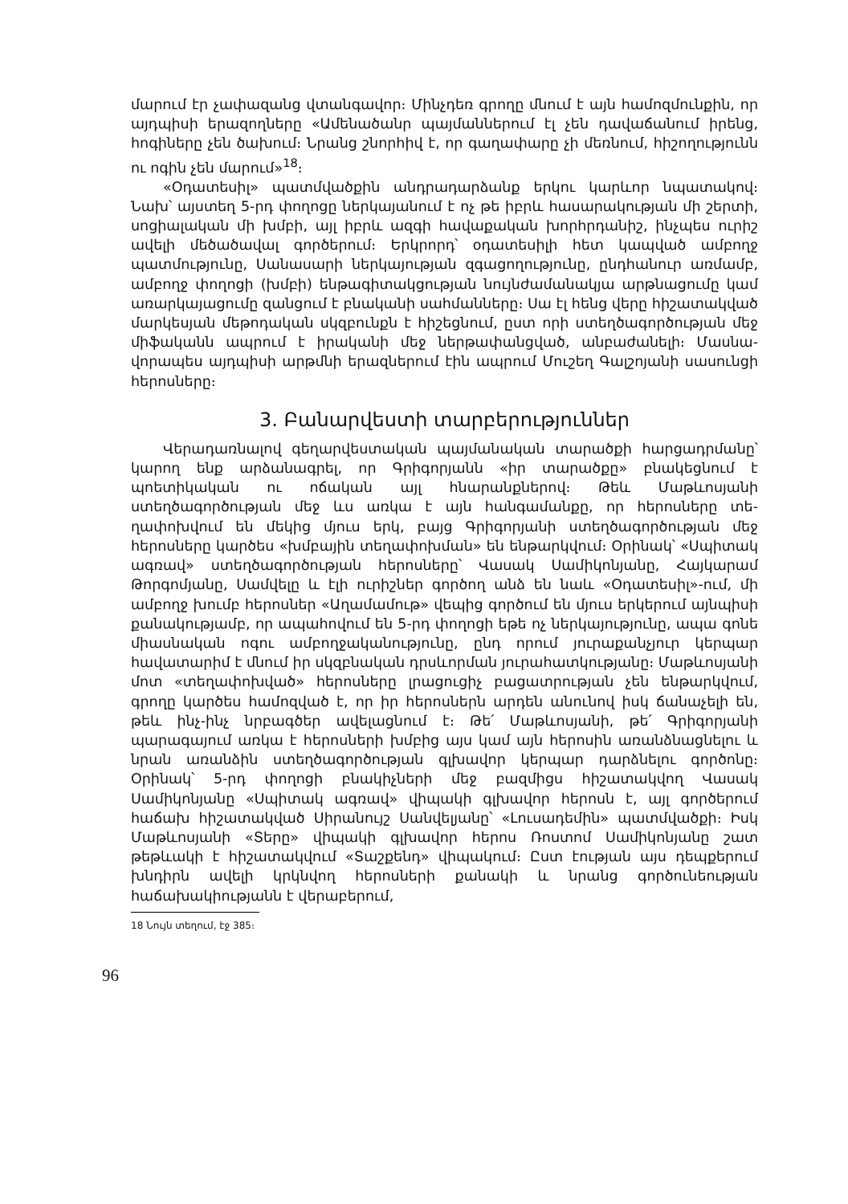մարում էր չափազանց վտանգավոր։ Մինչդեռ գրողը մնում է այն համոզ­մունքին, որ այդպիսի երազողները «Ամենածանր պայմաններում էլ չեն դավաճանում իրենց, հոգիները չեն ծախում։ Նրանց շնորհիվ է, որ գաղա­փարը չի մեռնում, հիշողությունն ու ոգին չեն մարում»<sup>18</sup>։
«Օդատեսիլ» պատմվածքին անդրադարձանք երկու կարևոր նպատա­կով։ Նախ՝ այստեղ 5-րդ փողոցը ներկայանում է ոչ թե իբրև հասարա­կության մի շերտի, սոցիալական մի խմբի, այլ իբրև ազգի հավաքական խորհրդանիշ, ինչպես ուրիշ ավելի մեծածավալ գործերում։ Երկրորդ՝ օդա­տեսիլի հետ կապված ամբողջ պատմությունը, Սանասարի ներկայության զգացողությունը, ընդհանուր առմամբ, ամբողջ փողոցի (խմբի) ենթագի­տակցության նույնժամանակյա արթնացումը կամ առարկայացումը զանցում է բնականի սահմանները։ Սա էլ հենց վերը հիշատակված մարկեսյան մե­թոդական սկզբունքն է հիշեցնում, ըստ որի ստեղծագործության մեջ մի­ֆականն ապրում է իրականի մեջ ներթափանցված, անբաժանելի։ Մասնա­վորապես այդպիսի արթմնի երազներում էին ապրում Մուշեղ Գալշոյանի սասունցի հերոսները։
3. Բանարվեստի տարբերություններ
Վերադառնալով գեղարվեստական պայմանական տարածքի հարցադր­մանը՝ կարող ենք արձանագրել, որ Գրիգորյանն «իր տարածքը» բնակեց­նում է պոետիկական ու ոճական այլ հնարանքներով։ Թեև Մաթևոսյանի ստեղծագործության մեջ ևս առկա է այն հանգամանքը, որ հերոսները տե­ղափոխվում են մեկից մյուս երկ, բայց Գրիգորյանի ստեղծագործության մեջ հերոսները կարծես «խմբային տեղափոխման» են ենթարկվում։ Օրի­նակ՝ «Սպիտակ ագռավ» ստեղծագործության հերոսները՝ Վասակ Սամի­կոնյանը, Հայկարամ Թորգոմյանը, Սամվելը և էլի ուրիշներ գործող անձ են նաև «Օդատեսիլ»-ում, մի ամբողջ խումբ հերոսներ «Աղամամութ» վե­պից գործում են մյուս երկերում այնպիսի քանակությամբ, որ ապահովում են 5-րդ փողոցի եթե ոչ ներկայությունը, ապա գոնե միասնական ոգու ամբողջականությունը, ընդ որում յուրաքանչյուր կերպար հավատարիմ է մնում իր սկզբնական դրսևորման յուրահատկությանը։ Մաթևոսյանի մոտ «տեղափոխված» հերոսները լրացուցիչ բացատրության չեն ենթարկվում, գրողը կարծես համոզված է, որ իր հերոսներն արդեն անունով իսկ ճա­նաչելի են, թեև ինչ-ինչ նրբագծեր ավելացնում է։ Թե՛ Մաթևոսյանի, թե՛ Գրիգորյանի պարագայում առկա է հերոսների խմբից այս կամ այն հերոսին առանձնացնելու և նրան առանձին ստեղծագործության գլխավոր կերպար դարձնելու գործոնը։ Օրինակ՝ 5-րդ փողոցի բնակիչների մեջ բազմիցս հի­շատակվող Վասակ Սամիկոնյանը «Սպիտակ ագռավ» վիպակի գլխավոր հերոսն է, այլ գործերում հաճախ հիշատակված Սիրանույշ Սանվելյանը՝ «Լուսադեմին» պատմվածքի։ Իսկ Մաթևոսյանի «Տերը» վիպակի գլխավոր հերոս Ռոստոմ Սամիկոնյանը շատ թեթևակի է հիշատակվում «Տաշքենդ» վիպակում։ Ըստ էության այս դեպքերում խնդիրն ավելի կրկնվող հերոս­ների քանակի և նրանց գործունեության հաճախակիությանն է վերաբերում,
18 Նույն տեղում, էջ 385։
96